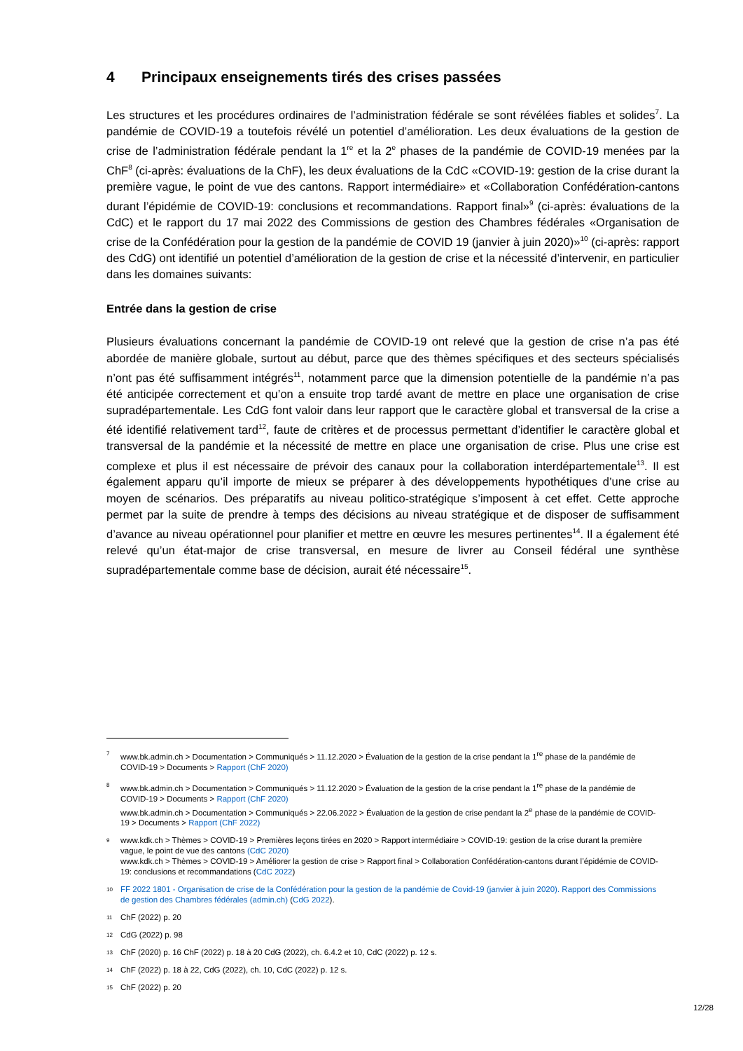4 Principaux enseignements tirés des crises passées
Les structures et les procédures ordinaires de l’administration fédérale se sont révélées fiables et solides<sup>7</sup>. La pandémie de COVID-19 a toutefois révélé un potentiel d’amélioration. Les deux évaluations de la gestion de crise de l’administration fédérale pendant la 1<sup>re</sup> et la 2<sup>e</sup> phases de la pandémie de COVID-19 menées par la ChF<sup>8</sup> (ci-après: évaluations de la ChF), les deux évaluations de la CdC «COVID-19: gestion de la crise durant la première vague, le point de vue des cantons. Rapport intermédiaire» et «Collaboration Confédération-cantons durant l’épidémie de COVID-19: conclusions et recommandations. Rapport final»<sup>9</sup> (ci-après: évaluations de la CdC) et le rapport du 17 mai 2022 des Commissions de gestion des Chambres fédérales «Organisation de crise de la Confédération pour la gestion de la pandémie de COVID 19 (janvier à juin 2020)»<sup>10</sup> (ci-après: rapport des CdG) ont identifié un potentiel d’amélioration de la gestion de crise et la nécessité d’intervenir, en particulier dans les domaines suivants:
Entrée dans la gestion de crise
Plusieurs évaluations concernant la pandémie de COVID-19 ont relevé que la gestion de crise n’a pas été abordée de manière globale, surtout au début, parce que des thèmes spécifiques et des secteurs spécialisés n’ont pas été suffisamment intégrés<sup>11</sup>, notamment parce que la dimension potentielle de la pandémie n’a pas été anticipée correctement et qu’on a ensuite trop tardé avant de mettre en place une organisation de crise supradépartementale. Les CdG font valoir dans leur rapport que le caractère global et transversal de la crise a été identifié relativement tard<sup>12</sup>, faute de critères et de processus permettant d’identifier le caractère global et transversal de la pandémie et la nécessité de mettre en place une organisation de crise. Plus une crise est complexe et plus il est nécessaire de prévoir des canaux pour la collaboration interdépartementale<sup>13</sup>. Il est également apparu qu’il importe de mieux se préparer à des développements hypothétiques d’une crise au moyen de scénarios. Des préparatifs au niveau politico-stratégique s’imposent à cet effet. Cette approche permet par la suite de prendre à temps des décisions au niveau stratégique et de disposer de suffisamment d’avance au niveau opérationnel pour planifier et mettre en œuvre les mesures pertinentes<sup>14</sup>. Il a également été relevé qu’un état-major de crise transversal, en mesure de livrer au Conseil fédéral une synthèse supradépartementale comme base de décision, aurait été nécessaire<sup>15</sup>.
7
www.bk.admin.ch > Documentation > Communiqués > 11.12.2020 > Évaluation de la gestion de la crise pendant la 1<sup>re</sup> phase de la pandémie de COVID-19 > Documents > Rapport (ChF 2020)
8
www.bk.admin.ch > Documentation > Communiqués > 11.12.2020 > Évaluation de la gestion de la crise pendant la 1<sup>re</sup> phase de la pandémie de COVID-19 > Documents > Rapport (ChF 2020)
www.bk.admin.ch > Documentation > Communiqués > 22.06.2022 > Évaluation de la gestion de crise pendant la 2<sup>e</sup> phase de la pandémie de COVID-19 > Documents > Rapport (ChF 2022)
9
www.kdk.ch > Thèmes > COVID-19 > Premières leçons tirées en 2020 > Rapport intermédiaire > COVID-19: gestion de la crise durant la première vague, le point de vue des cantons (CdC 2020)
www.kdk.ch > Thèmes > COVID-19 > Améliorer la gestion de crise > Rapport final > Collaboration Confédération-cantons durant l’épidémie de COVID-19: conclusions et recommandations (CdC 2022)
10
FF 2022 1801 - Organisation de crise de la Confédération pour la gestion de la pandémie de Covid-19 (janvier à juin 2020). Rapport des Commissions de gestion des Chambres fédérales (admin.ch) (CdG 2022).
11
ChF (2022) p. 20
12
CdG (2022) p. 98
13
ChF (2020) p. 16 ChF (2022) p. 18 à 20 CdG (2022), ch. 6.4.2 et 10, CdC (2022) p. 12 s.
14
ChF (2022) p. 18 à 22, CdG (2022), ch. 10, CdC (2022) p. 12 s.
15
ChF (2022) p. 20
12/28